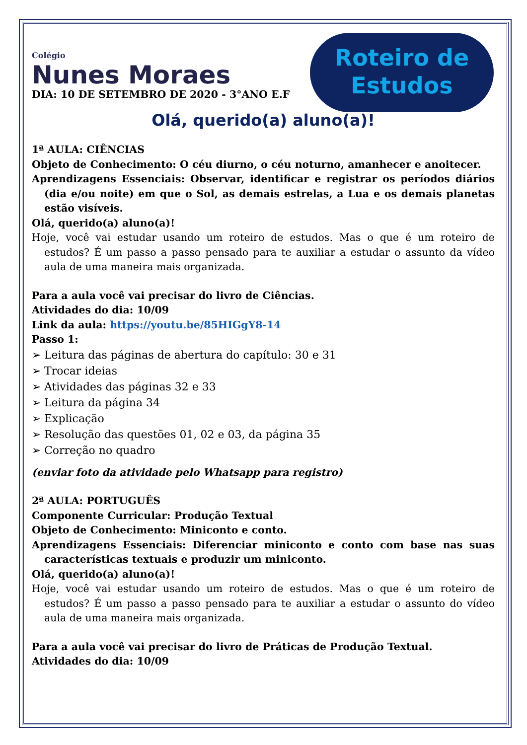Colégio
Nunes Moraes
Roteiro de
Estudos
DIA: 10 DE SETEMBRO DE 2020 - 3°ANO E.F
Olá, querido(a) aluno(a)!
1ª AULA: CIÊNCIAS
Objeto de Conhecimento: O céu diurno, o céu noturno, amanhecer e anoitecer.
Aprendizagens Essenciais: Observar, identificar e registrar os períodos diários (dia e/ou noite) em que o Sol, as demais estrelas, a Lua e os demais planetas estão visíveis.
Olá, querido(a) aluno(a)!
Hoje, você vai estudar usando um roteiro de estudos. Mas o que é um roteiro de estudos? É um passo a passo pensado para te auxiliar a estudar o assunto da vídeo aula de uma maneira mais organizada.
Para a aula você vai precisar do livro de Ciências.
Atividades do dia: 10/09
Link da aula: https://youtu.be/85HIGgY8-14
Passo 1:
➢ Leitura das páginas de abertura do capítulo: 30 e 31
➢ Trocar ideias
➢ Atividades das páginas 32 e 33
➢ Leitura da página 34
➢ Explicação
➢ Resolução das questões 01, 02 e 03, da página 35
➢ Correção no quadro
(enviar foto da atividade pelo Whatsapp para registro)
2ª AULA: PORTUGUÊS
Componente Curricular: Produção Textual
Objeto de Conhecimento: Miniconto e conto.
Aprendizagens Essenciais: Diferenciar miniconto e conto com base nas suas características textuais e produzir um miniconto.
Olá, querido(a) aluno(a)!
Hoje, você vai estudar usando um roteiro de estudos. Mas o que é um roteiro de estudos? É um passo a passo pensado para te auxiliar a estudar o assunto do vídeo aula de uma maneira mais organizada.
Para a aula você vai precisar do livro de Práticas de Produção Textual.
Atividades do dia: 10/09